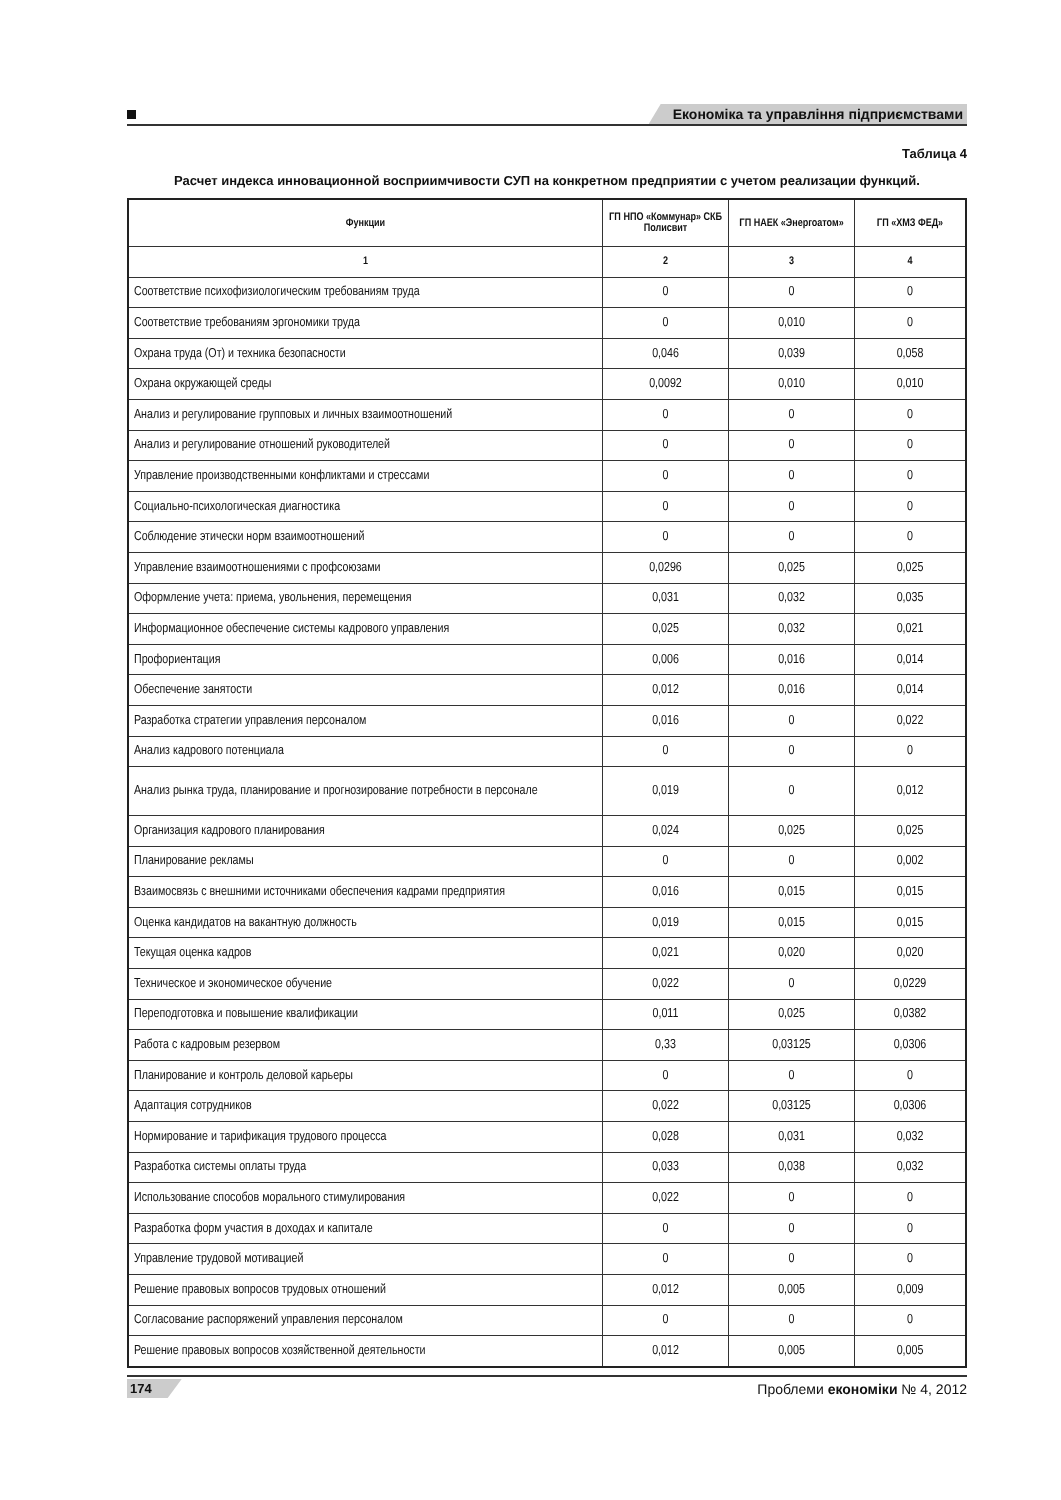Економіка та управління підприємствами
Таблица 4
Расчет индекса инновационной восприимчивости СУП на конкретном предприятии с учетом реализации функций.
| Функции | ГП НПО «Коммунар» СКБ Полисвит | ГП НАЕК «Энергоатом» | ГП «ХМЗ ФЕД» |
| --- | --- | --- | --- |
| 1 | 2 | 3 | 4 |
| Соответствие психофизиологическим требованиям труда | 0 | 0 | 0 |
| Соответствие требованиям эргономики труда | 0 | 0,010 | 0 |
| Охрана труда (От) и техника безопасности | 0,046 | 0,039 | 0,058 |
| Охрана окружающей среды | 0,0092 | 0,010 | 0,010 |
| Анализ и регулирование групповых и личных взаимоотношений | 0 | 0 | 0 |
| Анализ и регулирование отношений руководителей | 0 | 0 | 0 |
| Управление производственными конфликтами и стрессами | 0 | 0 | 0 |
| Социально-психологическая диагностика | 0 | 0 | 0 |
| Соблюдение этически норм взаимоотношений | 0 | 0 | 0 |
| Управление взаимоотношениями с профсоюзами | 0,0296 | 0,025 | 0,025 |
| Оформление учета: приема, увольнения, перемещения | 0,031 | 0,032 | 0,035 |
| Информационное обеспечение системы кадрового управления | 0,025 | 0,032 | 0,021 |
| Профориентация | 0,006 | 0,016 | 0,014 |
| Обеспечение занятости | 0,012 | 0,016 | 0,014 |
| Разработка стратегии управления персоналом | 0,016 | 0 | 0,022 |
| Анализ кадрового потенциала | 0 | 0 | 0 |
| Анализ рынка труда, планирование и прогнозирование потребности в персонале | 0,019 | 0 | 0,012 |
| Организация кадрового планирования | 0,024 | 0,025 | 0,025 |
| Планирование рекламы | 0 | 0 | 0,002 |
| Взаимосвязь с внешними источниками обеспечения кадрами предприятия | 0,016 | 0,015 | 0,015 |
| Оценка кандидатов на вакантную должность | 0,019 | 0,015 | 0,015 |
| Текущая оценка кадров | 0,021 | 0,020 | 0,020 |
| Техническое и экономическое обучение | 0,022 | 0 | 0,0229 |
| Переподготовка и повышение квалификации | 0,011 | 0,025 | 0,0382 |
| Работа с кадровым резервом | 0,33 | 0,03125 | 0,0306 |
| Планирование и контроль деловой карьеры | 0 | 0 | 0 |
| Адаптация сотрудников | 0,022 | 0,03125 | 0,0306 |
| Нормирование и тарификация трудового процесса | 0,028 | 0,031 | 0,032 |
| Разработка системы оплаты труда | 0,033 | 0,038 | 0,032 |
| Использование способов морального стимулирования | 0,022 | 0 | 0 |
| Разработка форм участия в доходах и капитале | 0 | 0 | 0 |
| Управление трудовой мотивацией | 0 | 0 | 0 |
| Решение правовых вопросов трудовых отношений | 0,012 | 0,005 | 0,009 |
| Согласование распоряжений управления персоналом | 0 | 0 | 0 |
| Решение правовых вопросов хозяйственной деятельности | 0,012 | 0,005 | 0,005 |
174 Проблеми економіки № 4, 2012